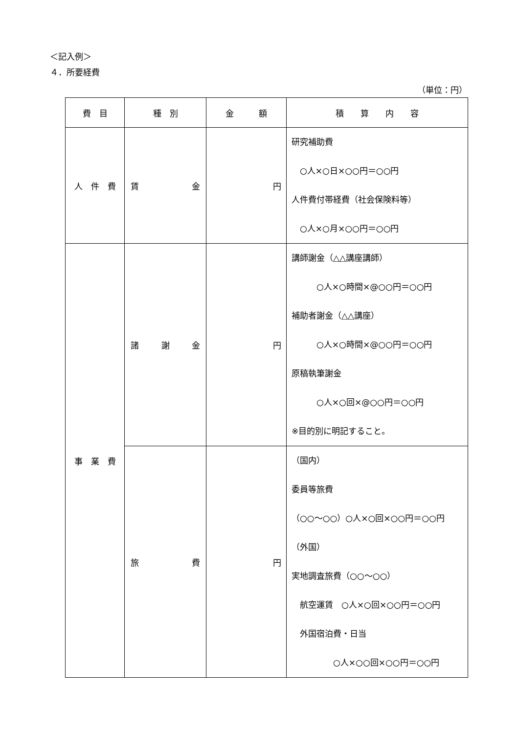＜記入例＞
４．所要経費
（単位：円）
| 費 目 | 種 別 | 金 額 | 積 算 内 容 |
| --- | --- | --- | --- |
| 人 件 費 | 賃 金 | 円 | 研究補助費 ○人×○日×○○円＝○○円 人件費付帯経費（社会保険料等） ○人×○月×○○円＝○○円 |
| 事 業 費 | 諸 謝 金 | 円 | 講師謝金（△△講座講師） ○人×○時間×@○○円＝○○円 補助者謝金（△△講座） ○人×○時間×@○○円＝○○円 原稿執筆謝金 ○人×○回×@○○円＝○○円 ※目的別に明記すること。 |
| | 旅 費 | 円 | （国内） 委員等旅費 （○○～○○）○人×○回×○○円＝○○円 （外国） 実地調査旅費（○○～○○） 航空運賃 ○人×○回×○○円＝○○円 外国宿泊費・日当 ○人×○○回×○○円＝○○円 |